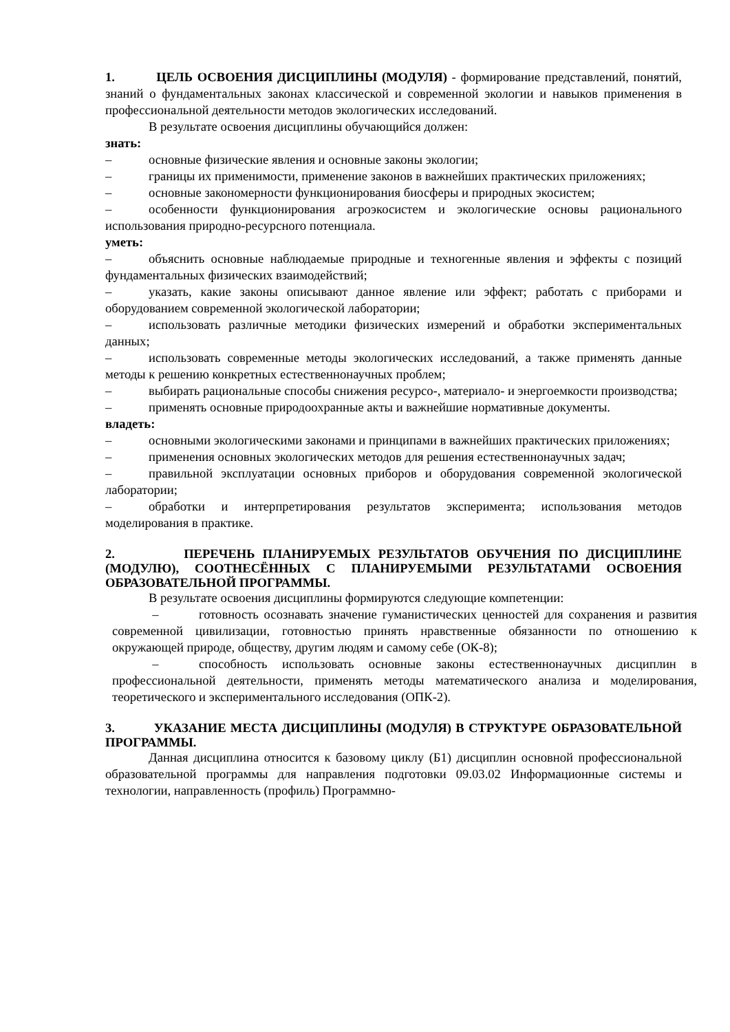1. ЦЕЛЬ ОСВОЕНИЯ ДИСЦИПЛИНЫ (МОДУЛЯ) - формирование представлений, понятий, знаний о фундаментальных законах классической и современной экологии и навыков применения в профессиональной деятельности методов экологических исследований.
В результате освоения дисциплины обучающийся должен:
знать:
– основные физические явления и основные законы экологии;
– границы их применимости, применение законов в важнейших практических приложениях;
– основные закономерности функционирования биосферы и природных экосистем;
– особенности функционирования агроэкосистем и экологические основы рационального использования природно-ресурсного потенциала.
уметь:
– объяснить основные наблюдаемые природные и техногенные явления и эффекты с позиций фундаментальных физических взаимодействий;
– указать, какие законы описывают данное явление или эффект; работать с приборами и оборудованием современной экологической лаборатории;
– использовать различные методики физических измерений и обработки экспериментальных данных;
– использовать современные методы экологических исследований, а также применять данные методы к решению конкретных естественнонаучных проблем;
– выбирать рациональные способы снижения ресурсо-, материало- и энергоемкости производства;
– применять основные природоохранные акты и важнейшие нормативные документы.
владеть:
– основными экологическими законами и принципами в важнейших практических приложениях;
– применения основных экологических методов для решения естественнонаучных задач;
– правильной эксплуатации основных приборов и оборудования современной экологической лаборатории;
– обработки и интерпретирования результатов эксперимента; использования методов моделирования в практике.
2. ПЕРЕЧЕНЬ ПЛАНИРУЕМЫХ РЕЗУЛЬТАТОВ ОБУЧЕНИЯ ПО ДИСЦИПЛИНЕ (МОДУЛЮ), СООТНЕСЁННЫХ С ПЛАНИРУЕМЫМИ РЕЗУЛЬТАТАМИ ОСВОЕНИЯ ОБРАЗОВАТЕЛЬНОЙ ПРОГРАММЫ.
В результате освоения дисциплины формируются следующие компетенции:
– готовность осознавать значение гуманистических ценностей для сохранения и развития современной цивилизации, готовностью принять нравственные обязанности по отношению к окружающей природе, обществу, другим людям и самому себе (ОК-8);
– способность использовать основные законы естественнонаучных дисциплин в профессиональной деятельности, применять методы математического анализа и моделирования, теоретического и экспериментального исследования (ОПК-2).
3. УКАЗАНИЕ МЕСТА ДИСЦИПЛИНЫ (МОДУЛЯ) В СТРУКТУРЕ ОБРАЗОВАТЕЛЬНОЙ ПРОГРАММЫ.
Данная дисциплина относится к базовому циклу (Б1) дисциплин основной профессиональной образовательной программы для направления подготовки 09.03.02 Информационные системы и технологии, направленность (профиль) Программно-